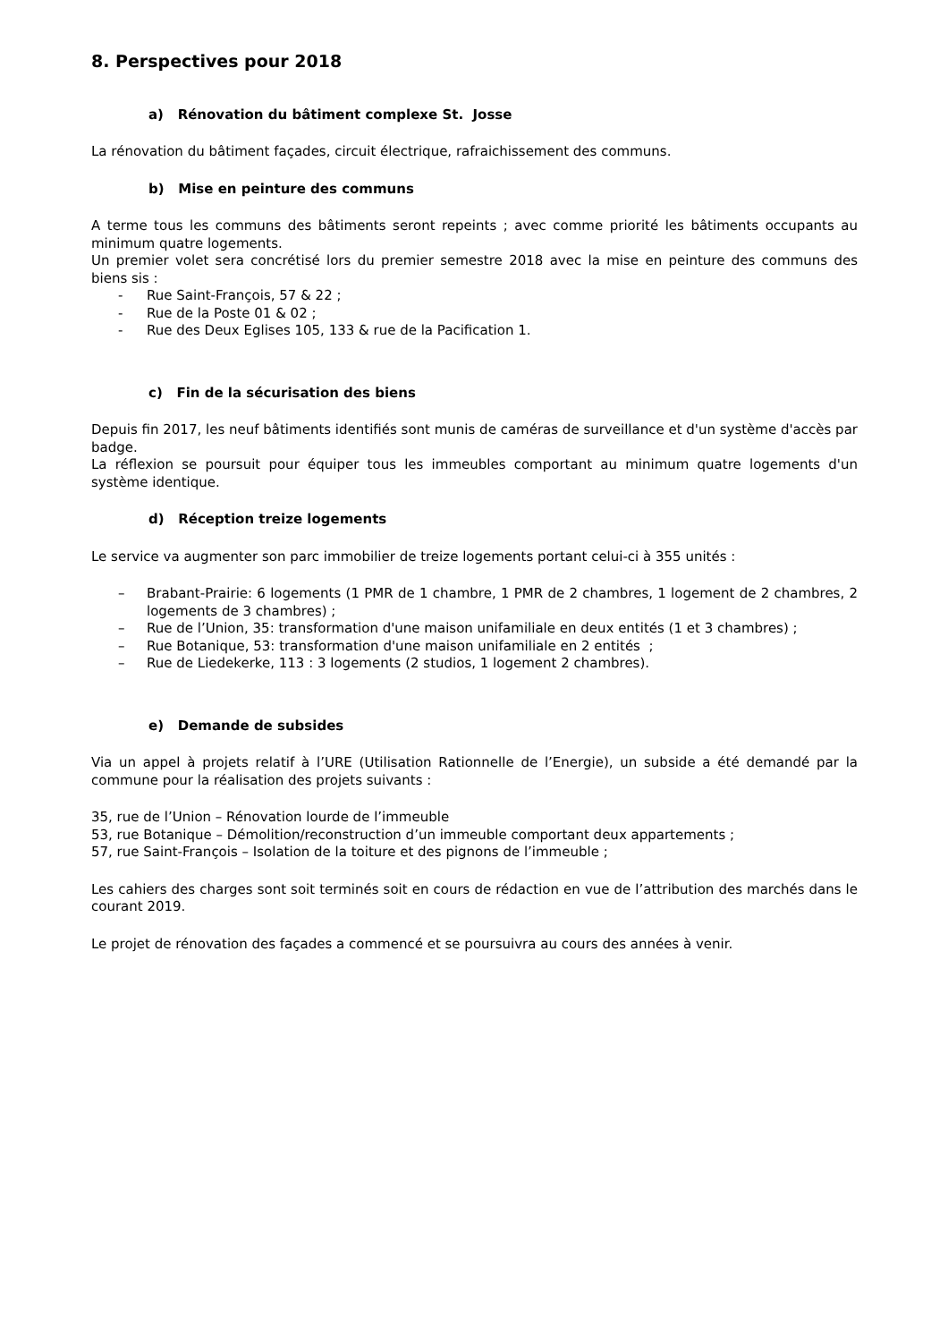8. Perspectives pour 2018
a) Rénovation du bâtiment complexe St. Josse
La rénovation du bâtiment façades, circuit électrique, rafraichissement des communs.
b) Mise en peinture des communs
A terme tous les communs des bâtiments seront repeints ; avec comme priorité les bâtiments occupants au minimum quatre logements.
Un premier volet sera concrétisé lors du premier semestre 2018 avec la mise en peinture des communs des biens sis :
- Rue Saint-François, 57 & 22 ;
- Rue de la Poste 01 & 02 ;
- Rue des Deux Eglises 105, 133 & rue de la Pacification 1.
c) Fin de la sécurisation des biens
Depuis fin 2017, les neuf bâtiments identifiés sont munis de caméras de surveillance et d'un système d'accès par badge.
La réflexion se poursuit pour équiper tous les immeubles comportant au minimum quatre logements d'un système identique.
d) Réception treize logements
Le service va augmenter son parc immobilier de treize logements portant celui-ci à 355 unités :
– Brabant-Prairie: 6 logements (1 PMR de 1 chambre, 1 PMR de 2 chambres, 1 logement de 2 chambres, 2 logements de 3 chambres) ;
– Rue de l’Union, 35: transformation d'une maison unifamiliale en deux entités (1 et 3 chambres) ;
– Rue Botanique, 53: transformation d'une maison unifamiliale en 2 entités ;
– Rue de Liedekerke, 113 : 3 logements (2 studios, 1 logement 2 chambres).
e) Demande de subsides
Via un appel à projets relatif à l’URE (Utilisation Rationnelle de l’Energie), un subside a été demandé par la commune pour la réalisation des projets suivants :
35, rue de l’Union – Rénovation lourde de l’immeuble
53, rue Botanique – Démolition/reconstruction d’un immeuble comportant deux appartements ;
57, rue Saint-François – Isolation de la toiture et des pignons de l’immeuble ;
Les cahiers des charges sont soit terminés soit en cours de rédaction en vue de l’attribution des marchés dans le courant 2019.
Le projet de rénovation des façades a commencé et se poursuivra au cours des années à venir.